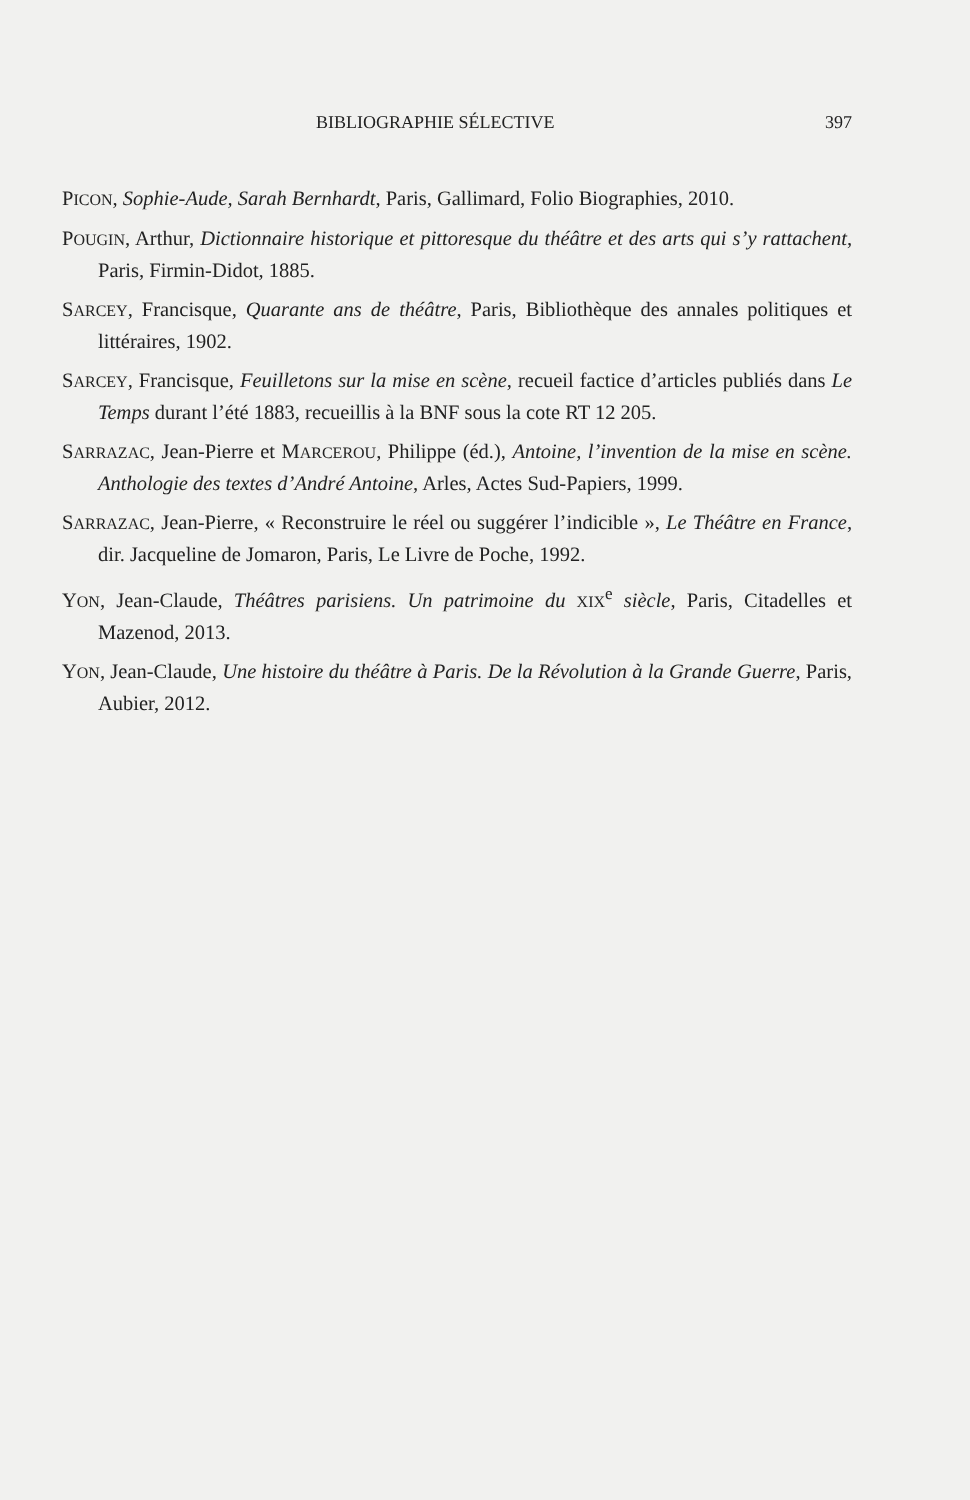BIBLIOGRAPHIE SÉLECTIVE 397
PICON, Sophie-Aude, Sarah Bernhardt, Paris, Gallimard, Folio Biographies, 2010.
POUGIN, Arthur, Dictionnaire historique et pittoresque du théâtre et des arts qui s’y rattachent, Paris, Firmin-Didot, 1885.
SARCEY, Francisque, Quarante ans de théâtre, Paris, Bibliothèque des annales politiques et littéraires, 1902.
SARCEY, Francisque, Feuilletons sur la mise en scène, recueil factice d’articles publiés dans Le Temps durant l’été 1883, recueillis à la BNF sous la cote RT 12 205.
SARRAZAC, Jean-Pierre et MARCEROU, Philippe (éd.), Antoine, l’invention de la mise en scène. Anthologie des textes d’André Antoine, Arles, Actes Sud-Papiers, 1999.
SARRAZAC, Jean-Pierre, « Reconstruire le réel ou suggérer l’indicible », Le Théâtre en France, dir. Jacqueline de Jomaron, Paris, Le Livre de Poche, 1992.
YON, Jean-Claude, Théâtres parisiens. Un patrimoine du XIX<sup>e</sup> siècle, Paris, Citadelles et Mazenod, 2013.
YON, Jean-Claude, Une histoire du théâtre à Paris. De la Révolution à la Grande Guerre, Paris, Aubier, 2012.